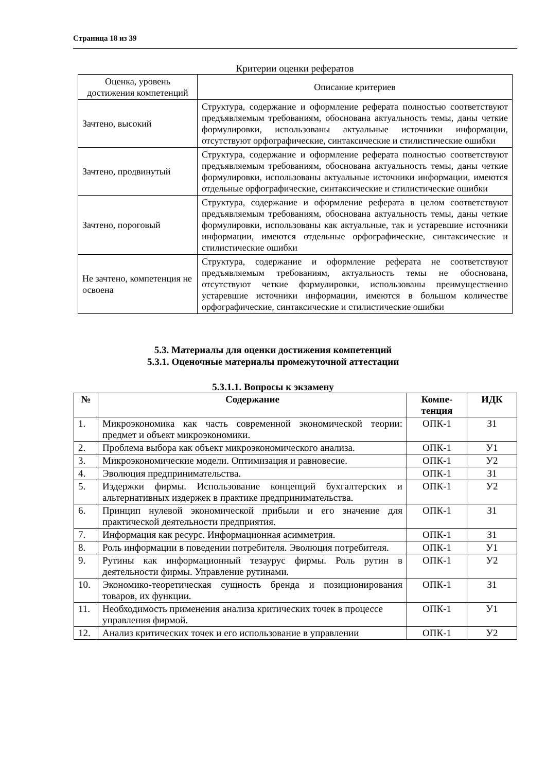Страница 18 из 39
Критерии оценки рефератов
| Оценка, уровень достижения компетенций | Описание критериев |
| Зачтено, высокий | Структура, содержание и оформление реферата полностью соответствуют предъявляемым требованиям, обоснована актуальность темы, даны четкие формулировки, использованы актуальные источники информации, отсутствуют орфографические, синтаксические и стилистические ошибки |
| Зачтено, продвинутый | Структура, содержание и оформление реферата полностью соответствуют предъявляемым требованиям, обоснована актуальность темы, даны четкие формулировки, использованы актуальные источники информации, имеются отдельные орфографические, синтаксические и стилистические ошибки |
| Зачтено, пороговый | Структура, содержание и оформление реферата в целом соответствуют предъявляемым требованиям, обоснована актуальность темы, даны четкие формулировки, использованы как актуальные, так и устаревшие источники информации, имеются отдельные орфографические, синтаксические и стилистические ошибки |
| Не зачтено, компетенция не освоена | Структура, содержание и оформление реферата не соответствуют предъявляемым требованиям, актуальность темы не обоснована, отсутствуют четкие формулировки, использованы преимущественно устаревшие источники информации, имеются в большом количестве орфографические, синтаксические и стилистические ошибки |
5.3. Материалы для оценки достижения компетенций
5.3.1. Оценочные материалы промежуточной аттестации
5.3.1.1. Вопросы к экзамену
| № | Содержание | Компе- тенция | ИДК |
| --- | --- | --- | --- |
| 1. | Микроэкономика как часть современной экономической теории: предмет и объект микроэкономики. | ОПК-1 | З1 |
| 2. | Проблема выбора как объект микроэкономического анализа. | ОПК-1 | У1 |
| 3. | Микроэкономические модели. Оптимизация и равновесие. | ОПК-1 | У2 |
| 4. | Эволюция предпринимательства. | ОПК-1 | З1 |
| 5. | Издержки фирмы. Использование концепций бухгалтерских и альтернативных издержек в практике предпринимательства. | ОПК-1 | У2 |
| 6. | Принцип нулевой экономической прибыли и его значение для практической деятельности предприятия. | ОПК-1 | З1 |
| 7. | Информация как ресурс. Информационная асимметрия. | ОПК-1 | З1 |
| 8. | Роль информации в поведении потребителя. Эволюция потребителя. | ОПК-1 | У1 |
| 9. | Рутины как информационный тезаурус фирмы. Роль рутин в деятельности фирмы. Управление рутинами. | ОПК-1 | У2 |
| 10. | Экономико-теоретическая сущность бренда и позиционирования товаров, их функции. | ОПК-1 | З1 |
| 11. | Необходимость применения анализа критических точек в процессе управления фирмой. | ОПК-1 | У1 |
| 12. | Анализ критических точек и его использование в управлении | ОПК-1 | У2 |